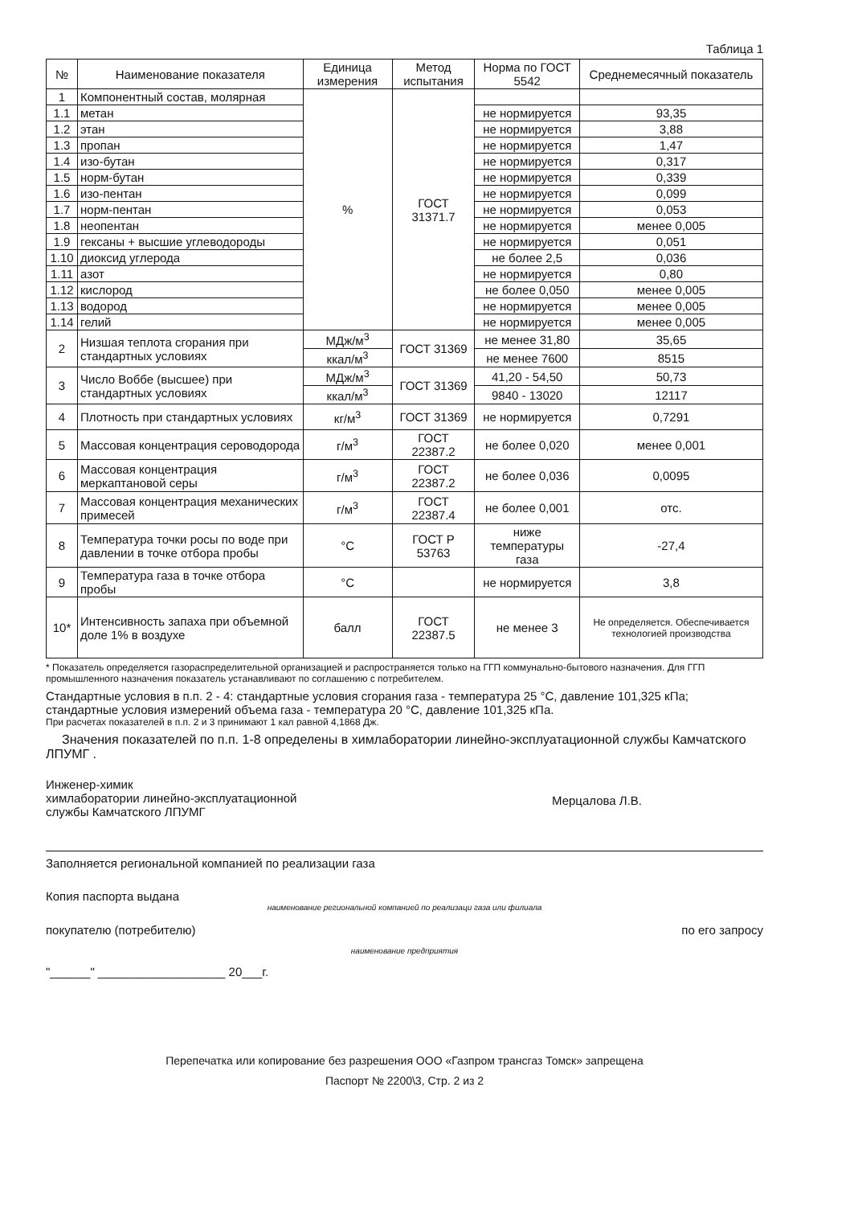Таблица 1
| № | Наименование показателя | Единица измерения | Метод испытания | Норма по ГОСТ 5542 | Среднемесячный показатель |
| --- | --- | --- | --- | --- | --- |
| 1 | Компонентный состав, молярная | % | ГОСТ 31371.7 | | |
| 1.1 | метан | | | не нормируется | 93,35 |
| 1.2 | этан | | | не нормируется | 3,88 |
| 1.3 | пропан | | | не нормируется | 1,47 |
| 1.4 | изо-бутан | | | не нормируется | 0,317 |
| 1.5 | норм-бутан | | | не нормируется | 0,339 |
| 1.6 | изо-пентан | | | не нормируется | 0,099 |
| 1.7 | норм-пентан | | | не нормируется | 0,053 |
| 1.8 | неопентан | | | не нормируется | менее 0,005 |
| 1.9 | гексаны + высшие углеводороды | | | не нормируется | 0,051 |
| 1.10 | диоксид углерода | | | не более 2,5 | 0,036 |
| 1.11 | азот | | | не нормируется | 0,80 |
| 1.12 | кислород | | | не более 0,050 | менее 0,005 |
| 1.13 | водород | | | не нормируется | менее 0,005 |
| 1.14 | гелий | | | не нормируется | менее 0,005 |
| 2 | Низшая теплота сгорания при стандартных условиях | МДж/м<sup>3</sup> | ГОСТ 31369 | не менее 31,80 | 35,65 |
| | | ккал/м<sup>3</sup> | | не менее 7600 | 8515 |
| 3 | Число Воббе (высшее) при стандартных условиях | МДж/м<sup>3</sup> | ГОСТ 31369 | 41,20 - 54,50 | 50,73 |
| | | ккал/м<sup>3</sup> | | 9840 - 13020 | 12117 |
| 4 | Плотность при стандартных условиях | кг/м<sup>3</sup> | ГОСТ 31369 | не нормируется | 0,7291 |
| 5 | Массовая концентрация сероводорода | г/м<sup>3</sup> | ГОСТ 22387.2 | не более 0,020 | менее 0,001 |
| 6 | Массовая концентрация меркаптановой серы | г/м<sup>3</sup> | ГОСТ 22387.2 | не более 0,036 | 0,0095 |
| 7 | Массовая концентрация механических примесей | г/м<sup>3</sup> | ГОСТ 22387.4 | не более 0,001 | отс. |
| 8 | Температура точки росы по воде при давлении в точке отбора пробы | °С | ГОСТ Р 53763 | ниже температуры газа | -27,4 |
| 9 | Температура газа в точке отбора пробы | °С | | не нормируется | 3,8 |
| 10* | Интенсивность запаха при объемной доле 1% в воздухе | балл | ГОСТ 22387.5 | не менее 3 | Не определяется. Обеспечивается технологией производства |
* Показатель определяется газораспределительной организацией и распространяется только на ГГП коммунально-бытового назначения. Для ГГП промышленного назначения показатель устанавливают по соглашению с потребителем.
Стандартные условия в п.п. 2 - 4: стандартные условия сгорания газа - температура 25 °С, давление 101,325 кПа; стандартные условия измерений объема газа - температура 20 °С, давление 101,325 кПа.
При расчетах показателей в п.п. 2 и 3 принимают 1 кал равной 4,1868 Дж.
Значения показателей по п.п. 1-8 определены в химлаборатории линейно-эксплуатационной службы Камчатского ЛПУМГ .
Инженер-химик
химлаборатории линейно-эксплуатационной
службы Камчатского ЛПУМГ
Мерцалова Л.В.
Заполняется региональной компанией по реализации газа
Копия паспорта выдана
наименование региональной компанией по реализаци газа или филиала
покупателю (потребителю) по его запросу
наименование предприятия
"______" ___________________ 20___г.
Перепечатка или копирование без разрешения ООО «Газпром трансгаз Томск» запрещена
Паспорт № 2200\3, Стр. 2 из 2